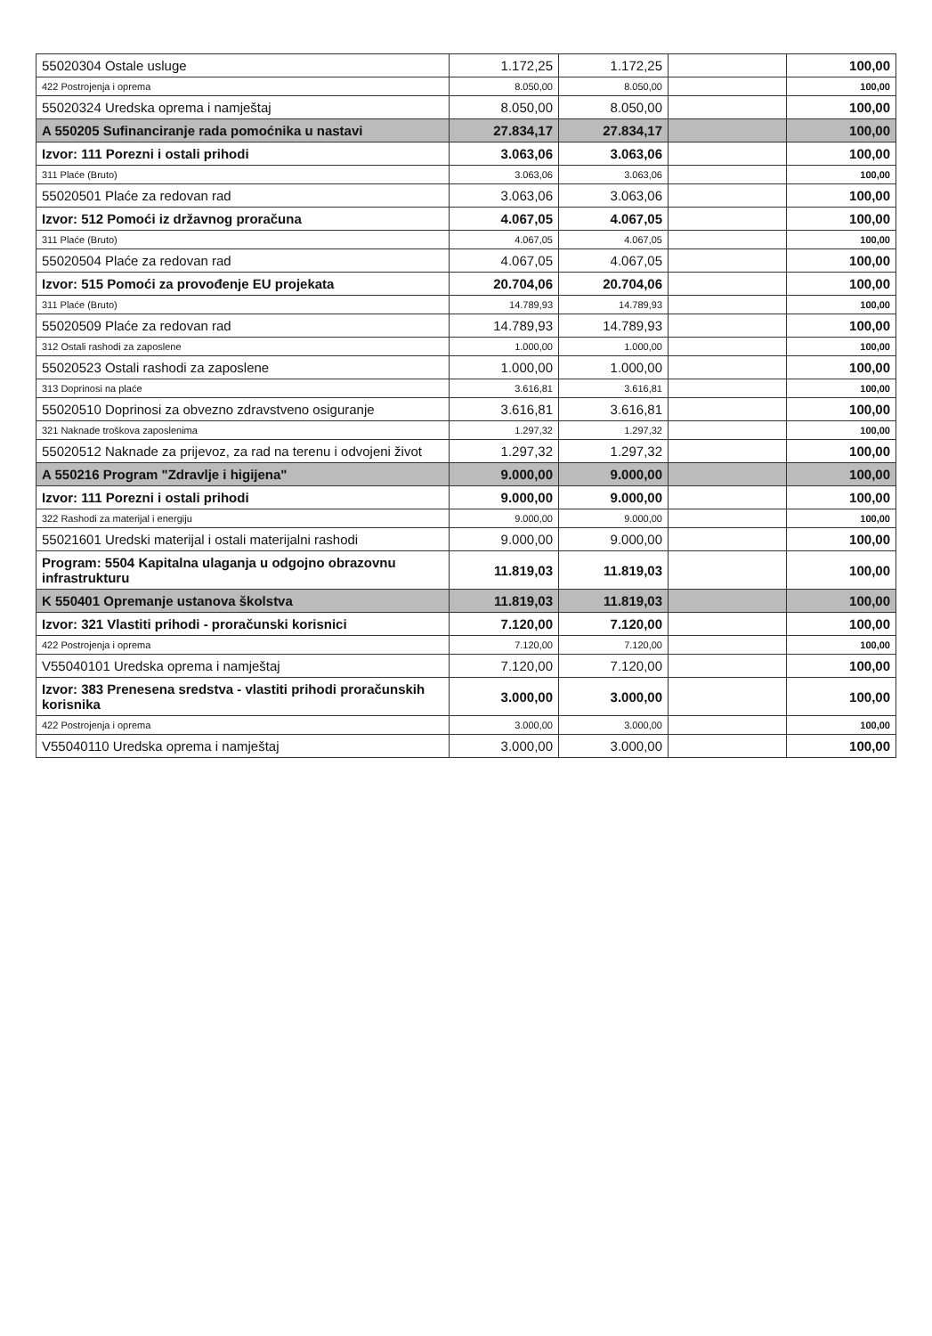| 55020304 Ostale usluge | 1.172,25 | 1.172,25 | | 100,00 |
| 422 Postrojenja i oprema | 8.050,00 | 8.050,00 | | 100,00 |
| 55020324 Uredska oprema i namještaj | 8.050,00 | 8.050,00 | | 100,00 |
| A 550205 Sufinanciranje rada pomoćnika u nastavi | 27.834,17 | 27.834,17 | | 100,00 |
| Izvor: 111 Porezni i ostali prihodi | 3.063,06 | 3.063,06 | | 100,00 |
| 311 Plaće (Bruto) | 3.063,06 | 3.063,06 | | 100,00 |
| 55020501 Plaće za redovan rad | 3.063,06 | 3.063,06 | | 100,00 |
| Izvor: 512 Pomoći iz državnog proračuna | 4.067,05 | 4.067,05 | | 100,00 |
| 311 Plaće (Bruto) | 4.067,05 | 4.067,05 | | 100,00 |
| 55020504 Plaće za redovan rad | 4.067,05 | 4.067,05 | | 100,00 |
| Izvor: 515 Pomoći za provođenje EU projekata | 20.704,06 | 20.704,06 | | 100,00 |
| 311 Plaće (Bruto) | 14.789,93 | 14.789,93 | | 100,00 |
| 55020509 Plaće za redovan rad | 14.789,93 | 14.789,93 | | 100,00 |
| 312 Ostali rashodi za zaposlene | 1.000,00 | 1.000,00 | | 100,00 |
| 55020523 Ostali rashodi za zaposlene | 1.000,00 | 1.000,00 | | 100,00 |
| 313 Doprinosi na plaće | 3.616,81 | 3.616,81 | | 100,00 |
| 55020510 Doprinosi za obvezno zdravstveno osiguranje | 3.616,81 | 3.616,81 | | 100,00 |
| 321 Naknade troškova zaposlenima | 1.297,32 | 1.297,32 | | 100,00 |
| 55020512 Naknade za prijevoz, za rad na terenu i odvojeni život | 1.297,32 | 1.297,32 | | 100,00 |
| A 550216 Program "Zdravlje i higijena" | 9.000,00 | 9.000,00 | | 100,00 |
| Izvor: 111 Porezni i ostali prihodi | 9.000,00 | 9.000,00 | | 100,00 |
| 322 Rashodi za materijal i energiju | 9.000,00 | 9.000,00 | | 100,00 |
| 55021601 Uredski materijal i ostali materijalni rashodi | 9.000,00 | 9.000,00 | | 100,00 |
| Program: 5504 Kapitalna ulaganja u odgojno obrazovnu infrastrukturu | 11.819,03 | 11.819,03 | | 100,00 |
| K 550401 Opremanje ustanova školstva | 11.819,03 | 11.819,03 | | 100,00 |
| Izvor: 321 Vlastiti prihodi - proračunski korisnici | 7.120,00 | 7.120,00 | | 100,00 |
| 422 Postrojenja i oprema | 7.120,00 | 7.120,00 | | 100,00 |
| V55040101 Uredska oprema i namještaj | 7.120,00 | 7.120,00 | | 100,00 |
| Izvor: 383 Prenesena sredstva - vlastiti prihodi proračunskih korisnika | 3.000,00 | 3.000,00 | | 100,00 |
| 422 Postrojenja i oprema | 3.000,00 | 3.000,00 | | 100,00 |
| V55040110 Uredska oprema i namještaj | 3.000,00 | 3.000,00 | | 100,00 |